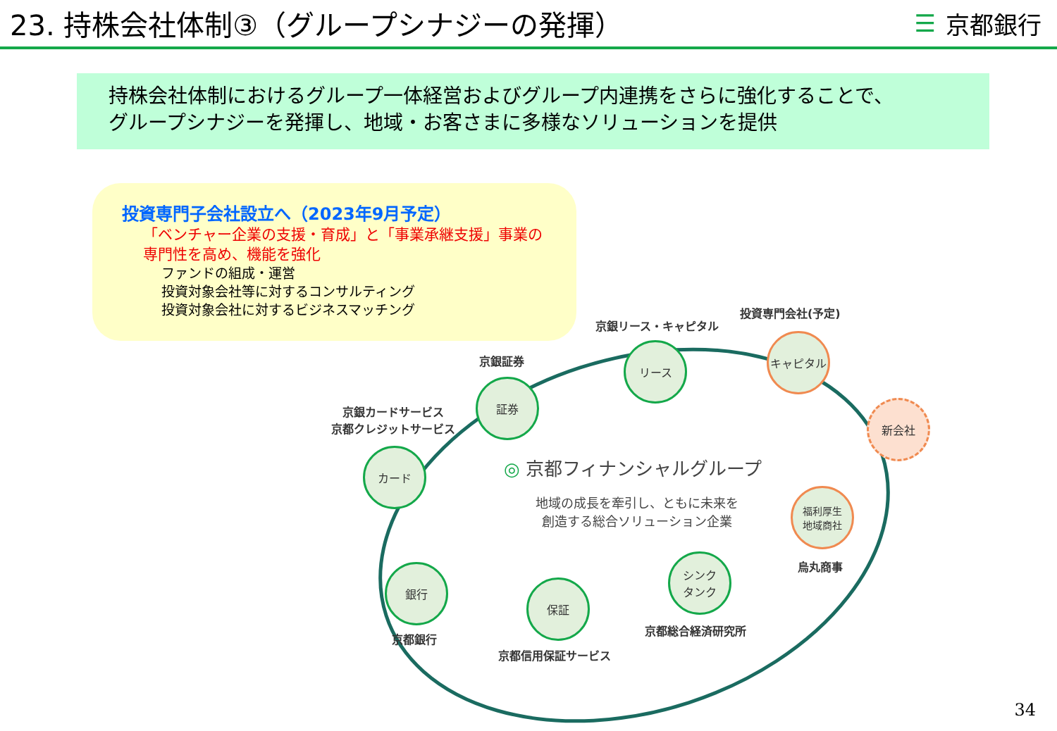23. 持株会社体制③（グループシナジーの発揮）
☰ 京都銀行
持株会社体制におけるグループ一体経営およびグループ内連携をさらに強化することで、
グループシナジーを発揮し、地域・お客さまに多様なソリューションを提供
投資専門子会社設立へ（2023年9月予定）
「ベンチャー企業の支援・育成」と「事業承継支援」事業の
専門性を高め、機能を強化
ファンドの組成・運営
投資対象会社等に対するコンサルティング
投資対象会社に対するビジネスマッチング
投資専門会社(予定)
京銀リース・キャピタル
京銀証券
京銀カードサービス
京都クレジットサービス
キャピタル
リース
証券
カード
新会社
福利厚生
地域商社
烏丸商事
シンク
タンク
京都総合経済研究所
保証
京都信用保証サービス
銀行
京都銀行
◎ 京都フィナンシャルグループ
地域の成長を牽引し、ともに未来を
創造する総合ソリューション企業
34